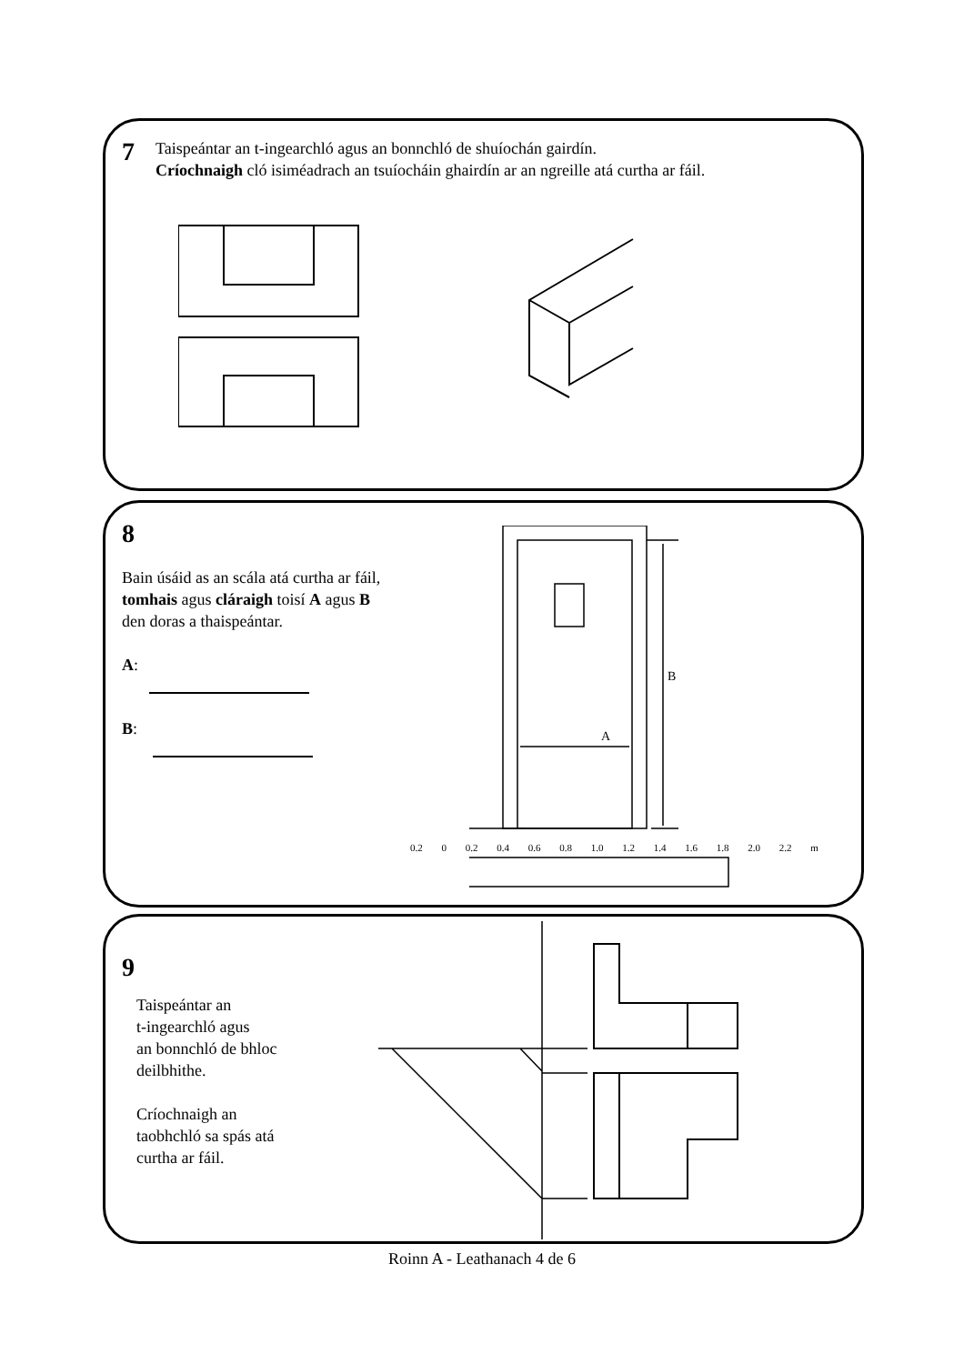7
Taispeántar an t-ingearchló agus an bonnchló de shuíochán gairdín.
Críochnaigh cló isiméadrach an tsuíocháin ghairdín ar an ngreille atá curtha ar fáil.
8
Bain úsáid as an scála atá curtha ar fáil, tomhais agus cláraigh toisí A agus B den doras a thaispeántar.
A:
B:
A
B
0.2 0 0.2 0.4 0.6 0.8 1.0 1.2 1.4 1.6 1.8 2.0 2.2 m
9
Taispeántar an
t-ingearchló agus
an bonnchló de bhloc
deilbhithe.
Críochnaigh an
taobhchló sa spás atá
curtha ar fáil.
Roinn A - Leathanach 4 de 6